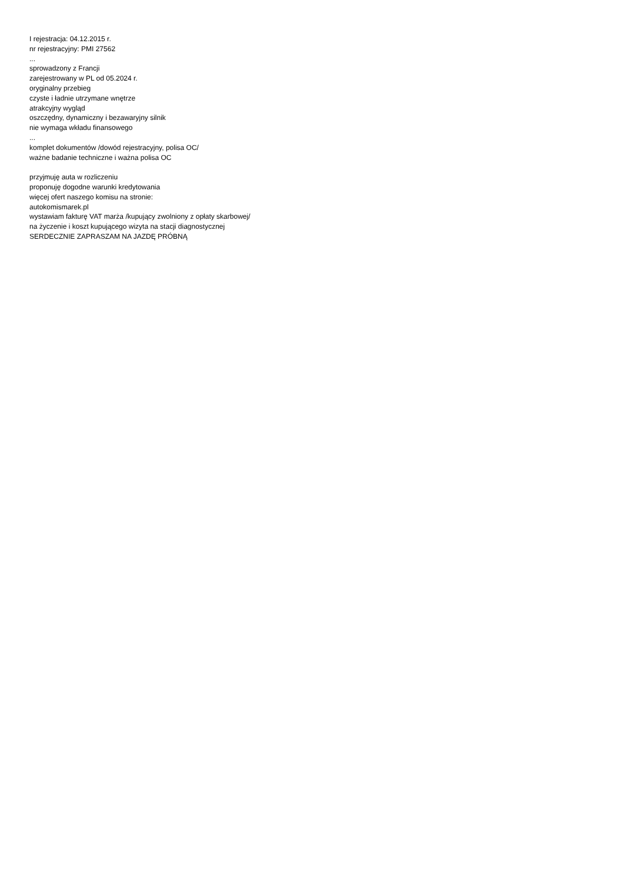I rejestracja: 04.12.2015 r.
nr rejestracyjny: PMI 27562
...
sprowadzony z Francji
zarejestrowany w PL od 05.2024 r.
oryginalny przebieg
czyste i ładnie utrzymane wnętrze
atrakcyjny wygląd
oszczędny, dynamiczny i bezawaryjny silnik
nie wymaga wkładu finansowego
...
komplet dokumentów /dowód rejestracyjny, polisa OC/
ważne badanie techniczne i ważna polisa OC
przyjmuję auta w rozliczeniu
proponuję dogodne warunki kredytowania
więcej ofert naszego komisu na stronie:
autokomismarek.pl
wystawiam fakturę VAT marża /kupujący zwolniony z opłaty skarbowej/
na życzenie i koszt kupującego wizyta na stacji diagnostycznej
SERDECZNIE ZAPRASZAM NA JAZDĘ PRÓBNĄ